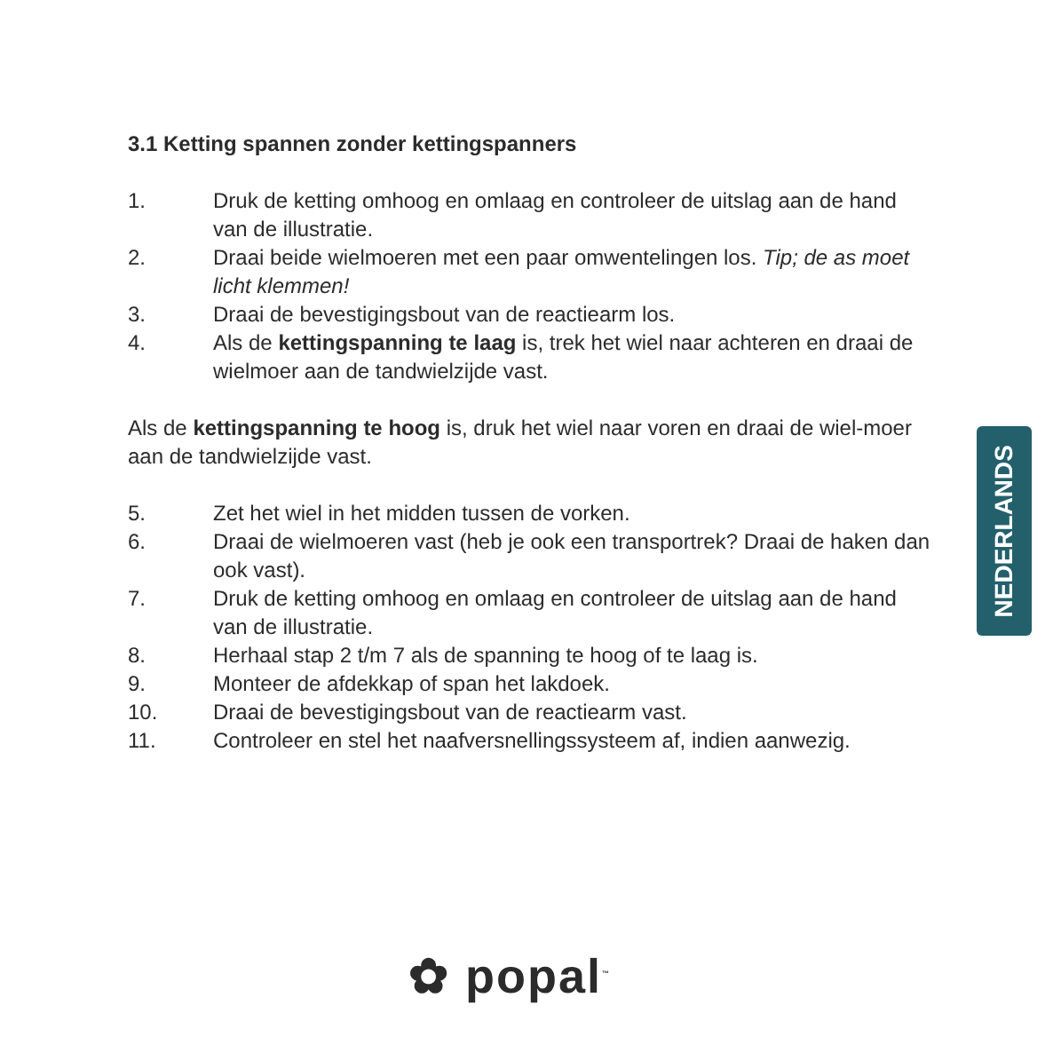3.1 Ketting spannen zonder kettingspanners
1. Druk de ketting omhoog en omlaag en controleer de uitslag aan de hand van de illustratie.
2. Draai beide wielmoeren met een paar omwentelingen los. Tip; de as moet licht klemmen!
3. Draai de bevestigingsbout van de reactiearm los.
4. Als de kettingspanning te laag is, trek het wiel naar achteren en draai de wielmoer aan de tandwielzijde vast.
Als de kettingspanning te hoog is, druk het wiel naar voren en draai de wiel-moer aan de tandwielzijde vast.
5. Zet het wiel in het midden tussen de vorken.
6. Draai de wielmoeren vast (heb je ook een transportrek? Draai de haken dan ook vast).
7. Druk de ketting omhoog en omlaag en controleer de uitslag aan de hand van de illustratie.
8. Herhaal stap 2 t/m 7 als de spanning te hoog of te laag is.
9. Monteer de afdekkap of span het lakdoek.
10. Draai de bevestigingsbout van de reactiearm vast.
11. Controleer en stel het naafversnellingssysteem af, indien aanwezig.
NEDERLANDS
✿ popal<sup>™</sup>